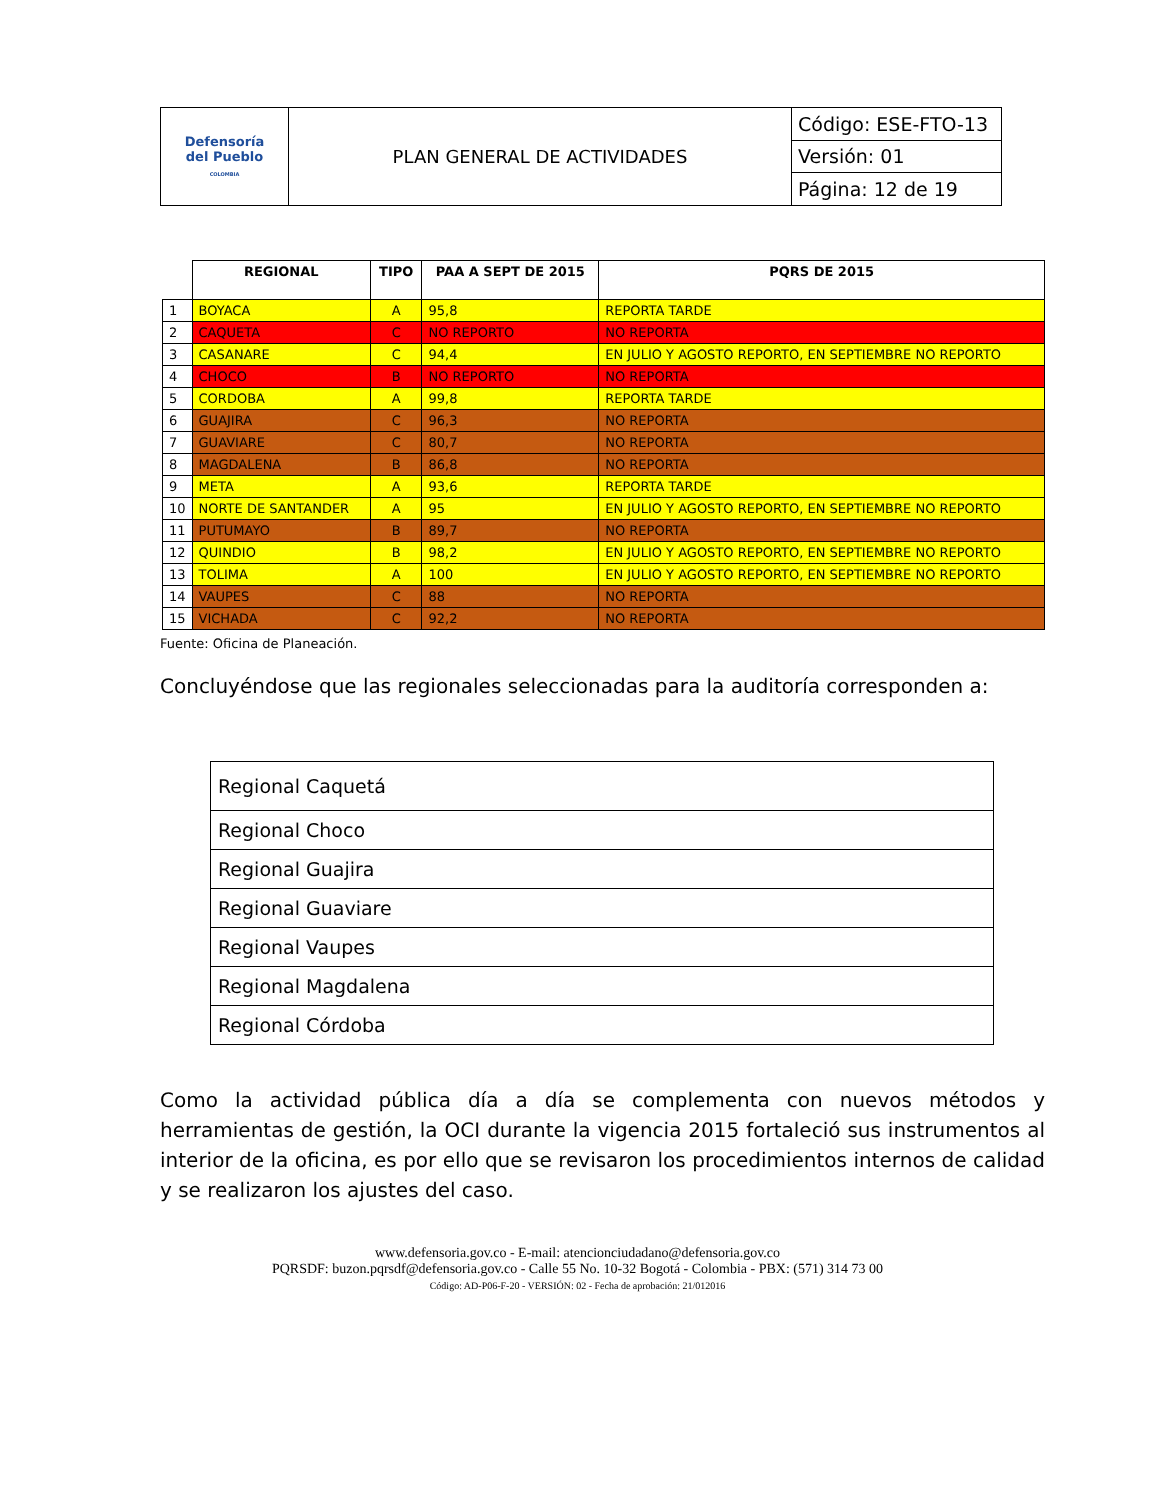| Defensoría del Pueblo COLOMBIA | PLAN GENERAL DE ACTIVIDADES | Código: ESE-FTO-13 |
| | | Versión: 01 |
| | | Página: 12 de 19 |
| | REGIONAL | TIPO | PAA A SEPT DE 2015 | PQRS DE 2015 |
| --- | --- | --- | --- | --- |
| 1 | BOYACA | A | 95,8 | REPORTA TARDE |
| 2 | CAQUETA | C | NO REPORTO | NO REPORTA |
| 3 | CASANARE | C | 94,4 | EN JULIO Y AGOSTO REPORTO, EN SEPTIEMBRE NO REPORTO |
| 4 | CHOCO | B | NO REPORTO | NO REPORTA |
| 5 | CORDOBA | A | 99,8 | REPORTA TARDE |
| 6 | GUAJIRA | C | 96,3 | NO REPORTA |
| 7 | GUAVIARE | C | 80,7 | NO REPORTA |
| 8 | MAGDALENA | B | 86,8 | NO REPORTA |
| 9 | META | A | 93,6 | REPORTA TARDE |
| 10 | NORTE DE SANTANDER | A | 95 | EN JULIO Y AGOSTO REPORTO, EN SEPTIEMBRE NO REPORTO |
| 11 | PUTUMAYO | B | 89,7 | NO REPORTA |
| 12 | QUINDIO | B | 98,2 | EN JULIO Y AGOSTO REPORTO, EN SEPTIEMBRE NO REPORTO |
| 13 | TOLIMA | A | 100 | EN JULIO Y AGOSTO REPORTO, EN SEPTIEMBRE NO REPORTO |
| 14 | VAUPES | C | 88 | NO REPORTA |
| 15 | VICHADA | C | 92,2 | NO REPORTA |
Fuente: Oficina de Planeación.
Concluyéndose que las regionales seleccionadas para la auditoría corresponden a:
| Regional Caquetá |
| Regional Choco |
| Regional Guajira |
| Regional Guaviare |
| Regional Vaupes |
| Regional Magdalena |
| Regional Córdoba |
Como la actividad pública día a día se complementa con nuevos métodos y herramientas de gestión, la OCI durante la vigencia 2015 fortaleció sus instrumentos al interior de la oficina, es por ello que se revisaron los procedimientos internos de calidad y se realizaron los ajustes del caso.
www.defensoria.gov.co - E-mail: atencionciudadano@defensoria.gov.co
PQRSDF: buzon.pqrsdf@defensoria.gov.co - Calle 55 No. 10-32 Bogotá - Colombia - PBX: (571) 314 73 00
Código: AD-P06-F-20 - VERSIÓN: 02 - Fecha de aprobación: 21/012016